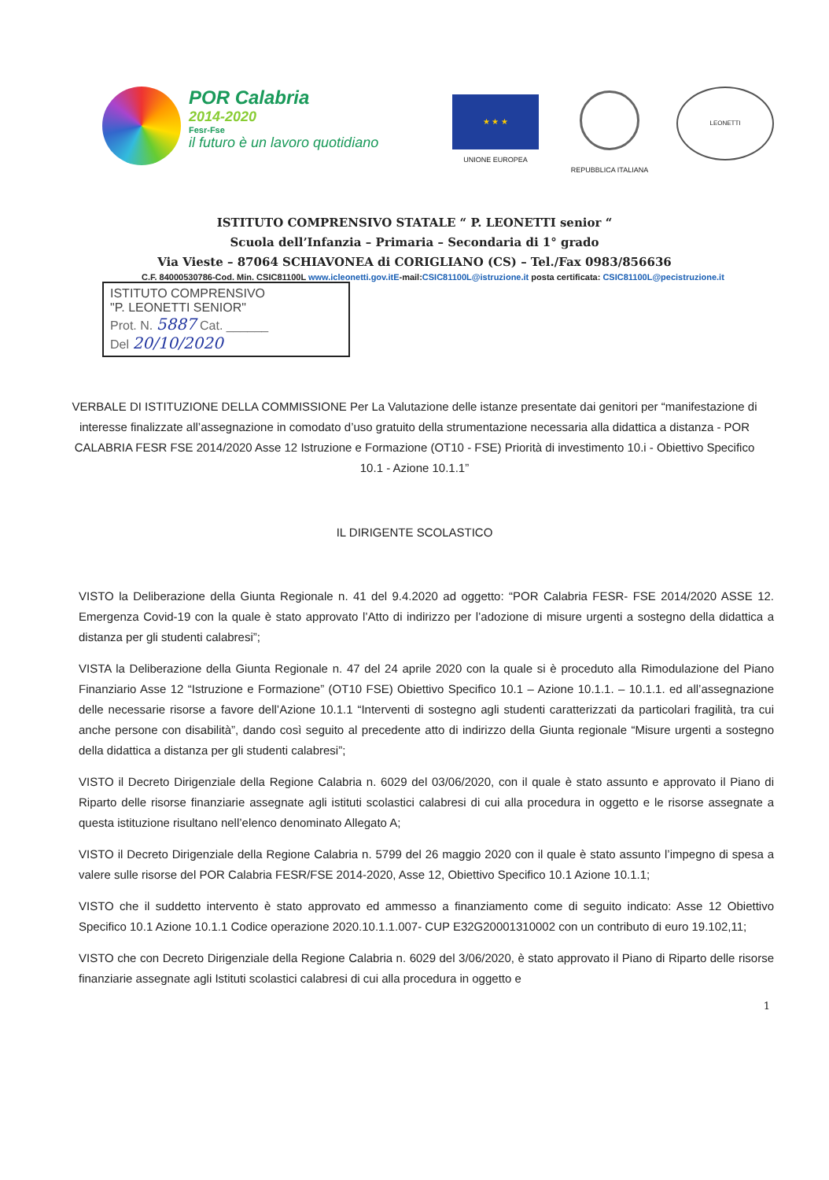POR Calabria
2014-2020
Fesr-Fse
il futuro è un lavoro quotidiano
★ ★ ★
UNIONE EUROPEA
REPUBBLICA ITALIANA
LEONETTI
ISTITUTO COMPRENSIVO STATALE “ P. LEONETTI senior “
Scuola dell’Infanzia – Primaria – Secondaria di 1° grado
Via Vieste – 87064 SCHIAVONEA di CORIGLIANO (CS) – Tel./Fax 0983/856636
C.F. 84000530786-Cod. Min. CSIC81100L www.icleonetti.gov.itE-mail:CSIC81100L@istruzione.it posta certificata: CSIC81100L@pecistruzione.it
ISTITUTO COMPRENSIVO
"P. LEONETTI SENIOR"
Prot. N. 5887 Cat. ______
Del 20/10/2020
VERBALE DI ISTITUZIONE DELLA COMMISSIONE Per La Valutazione delle istanze presentate dai genitori per “manifestazione di interesse finalizzate all’assegnazione in comodato d’uso gratuito della strumentazione necessaria alla didattica a distanza - POR CALABRIA FESR FSE 2014/2020 Asse 12 Istruzione e Formazione (OT10 - FSE) Priorità di investimento 10.i - Obiettivo Specifico 10.1 - Azione 10.1.1”
IL DIRIGENTE SCOLASTICO
VISTO la Deliberazione della Giunta Regionale n. 41 del 9.4.2020 ad oggetto: “POR Calabria FESR- FSE 2014/2020 ASSE 12. Emergenza Covid-19 con la quale è stato approvato l’Atto di indirizzo per l’adozione di misure urgenti a sostegno della didattica a distanza per gli studenti calabresi”;
VISTA la Deliberazione della Giunta Regionale n. 47 del 24 aprile 2020 con la quale si è proceduto alla Rimodulazione del Piano Finanziario Asse 12 “Istruzione e Formazione” (OT10 FSE) Obiettivo Specifico 10.1 – Azione 10.1.1. – 10.1.1. ed all’assegnazione delle necessarie risorse a favore dell’Azione 10.1.1 “Interventi di sostegno agli studenti caratterizzati da particolari fragilità, tra cui anche persone con disabilità”, dando così seguito al precedente atto di indirizzo della Giunta regionale “Misure urgenti a sostegno della didattica a distanza per gli studenti calabresi”;
VISTO il Decreto Dirigenziale della Regione Calabria n. 6029 del 03/06/2020, con il quale è stato assunto e approvato il Piano di Riparto delle risorse finanziarie assegnate agli istituti scolastici calabresi di cui alla procedura in oggetto e le risorse assegnate a questa istituzione risultano nell’elenco denominato Allegato A;
VISTO il Decreto Dirigenziale della Regione Calabria n. 5799 del 26 maggio 2020 con il quale è stato assunto l’impegno di spesa a valere sulle risorse del POR Calabria FESR/FSE 2014-2020, Asse 12, Obiettivo Specifico 10.1 Azione 10.1.1;
VISTO che il suddetto intervento è stato approvato ed ammesso a finanziamento come di seguito indicato: Asse 12 Obiettivo Specifico 10.1 Azione 10.1.1 Codice operazione 2020.10.1.1.007- CUP E32G20001310002 con un contributo di euro 19.102,11;
VISTO che con Decreto Dirigenziale della Regione Calabria n. 6029 del 3/06/2020, è stato approvato il Piano di Riparto delle risorse finanziarie assegnate agli Istituti scolastici calabresi di cui alla procedura in oggetto e
1